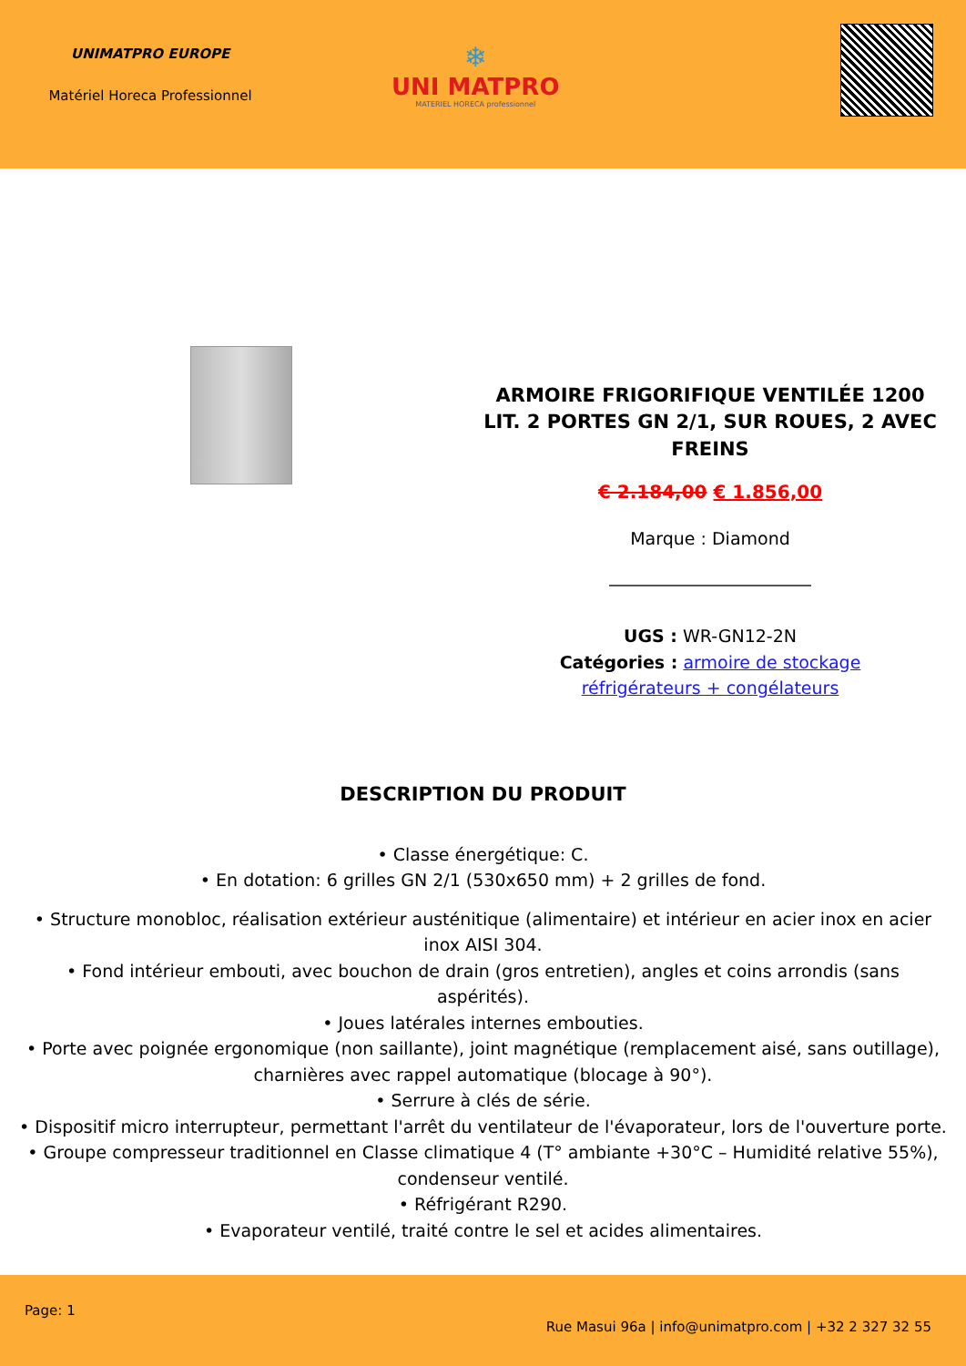UNIMATPRO EUROPE
Matériel Horeca Professionnel
❄
UNI MATPRO
MATERIEL HORECA professionnel
ARMOIRE FRIGORIFIQUE VENTILÉE 1200 LIT. 2 PORTES GN 2/1, SUR ROUES, 2 AVEC FREINS
€ 2.184,00 € 1.856,00
Marque : Diamond
UGS : WR-GN12-2N
Catégories : armoire de stockage
réfrigérateurs + congélateurs
DESCRIPTION DU PRODUIT
• Classe énergétique: C.
• En dotation: 6 grilles GN 2/1 (530x650 mm) + 2 grilles de fond.
• Structure monobloc, réalisation extérieur austénitique (alimentaire) et intérieur en acier inox en acier inox AISI 304.
• Fond intérieur embouti, avec bouchon de drain (gros entretien), angles et coins arrondis (sans aspérités).
• Joues latérales internes embouties.
• Porte avec poignée ergonomique (non saillante), joint magnétique (remplacement aisé, sans outillage), charnières avec rappel automatique (blocage à 90°).
• Serrure à clés de série.
• Dispositif micro interrupteur, permettant l'arrêt du ventilateur de l'évaporateur, lors de l'ouverture porte.
• Groupe compresseur traditionnel en Classe climatique 4 (T° ambiante +30°C – Humidité relative 55%), condenseur ventilé.
• Réfrigérant R290.
• Evaporateur ventilé, traité contre le sel et acides alimentaires.
Page: 1
Rue Masui 96a | info@unimatpro.com | +32 2 327 32 55